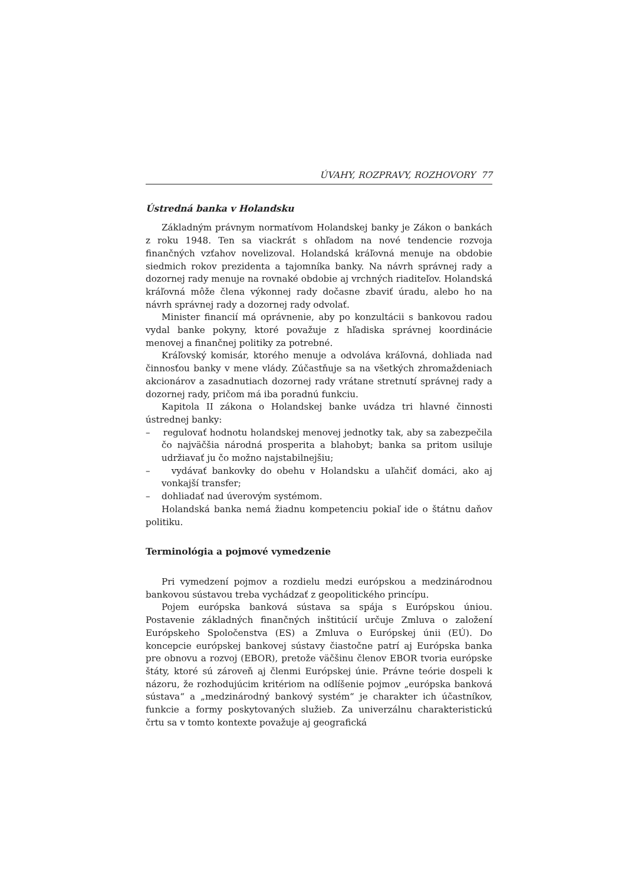ÚVAHY, ROZPRAVY, ROZHOVORY 77
Ústredná banka v Holandsku
Základným právnym normatívom Holandskej banky je Zákon o bankách z roku 1948. Ten sa viackrát s ohľadom na nové tendencie rozvoja finančných vzťahov novelizoval. Holandská kráľovná menuje na obdobie siedmich rokov prezidenta a tajomníka banky. Na návrh správnej rady a dozornej rady menuje na rovnaké obdobie aj vrchných riaditeľov. Holandská kráľovná môže člena výkonnej rady dočasne zbaviť úradu, alebo ho na návrh správnej rady a dozornej rady odvolať.
Minister financií má oprávnenie, aby po konzultácii s bankovou radou vydal banke pokyny, ktoré považuje z hľadiska správnej koordinácie menovej a finančnej politiky za potrebné.
Kráľovský komisár, ktorého menuje a odvoláva kráľovná, dohliada nad činnosťou banky v mene vlády. Zúčastňuje sa na všetkých zhromaždeniach akcionárov a zasadnutiach dozornej rady vrátane stretnutí správnej rady a dozornej rady, pričom má iba poradnú funkciu.
Kapitola II zákona o Holandskej banke uvádza tri hlavné činnosti ústrednej banky:
– regulovať hodnotu holandskej menovej jednotky tak, aby sa zabezpečila čo najväčšia národná prosperita a blahobyt; banka sa pritom usiluje udržiavať ju čo možno najstabilnejšiu;
– vydávať bankovky do obehu v Holandsku a uľahčiť domáci, ako aj vonkajší transfer;
– dohliadať nad úverovým systémom.
Holandská banka nemá žiadnu kompetenciu pokiaľ ide o štátnu daňov politiku.
Terminológia a pojmové vymedzenie
Pri vymedzení pojmov a rozdielu medzi európskou a medzinárodnou bankovou sústavou treba vychádzať z geopolitického princípu.
Pojem európska banková sústava sa spája s Európskou úniou. Postavenie základných finančných inštitúcií určuje Zmluva o založení Európskeho Spoločenstva (ES) a Zmluva o Európskej únii (EÚ). Do koncepcie európskej bankovej sústavy čiastočne patrí aj Európska banka pre obnovu a rozvoj (EBOR), pretože väčšinu členov EBOR tvoria európske štáty, ktoré sú zároveň aj členmi Európskej únie. Právne teórie dospeli k názoru, že rozhodujúcim kritériom na odlíšenie pojmov „európska banková sústava“ a „medzinárodný bankový systém“ je charakter ich účastníkov, funkcie a formy poskytovaných služieb. Za univerzálnu charakteristickú črtu sa v tomto kontexte považuje aj geografická